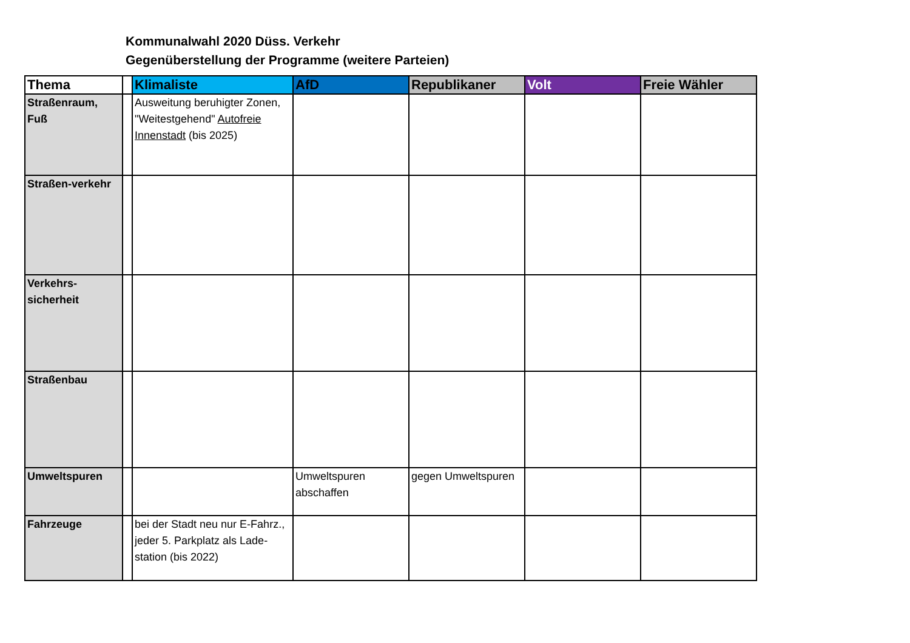Kommunalwahl 2020 Düss. Verkehr
Gegenüberstellung der Programme (weitere Parteien)
| Thema | | Klimaliste | AfD | Republikaner | Volt | Freie Wähler |
| --- | --- | --- | --- | --- | --- | --- |
| Straßenraum, Fuß | | Ausweitung beruhigter Zonen, "Weitestgehend" Autofreie Innenstadt (bis 2025) | | | | |
| Straßen-verkehr | | | | | | |
| Verkehrs-sicherheit | | | | | | |
| Straßenbau | | | | | | |
| Umweltspuren | | | Umweltspuren abschaffen | gegen Umweltspuren | | |
| Fahrzeuge | | bei der Stadt neu nur E-Fahrz., jeder 5. Parkplatz als Lade-station (bis 2022) | | | | |